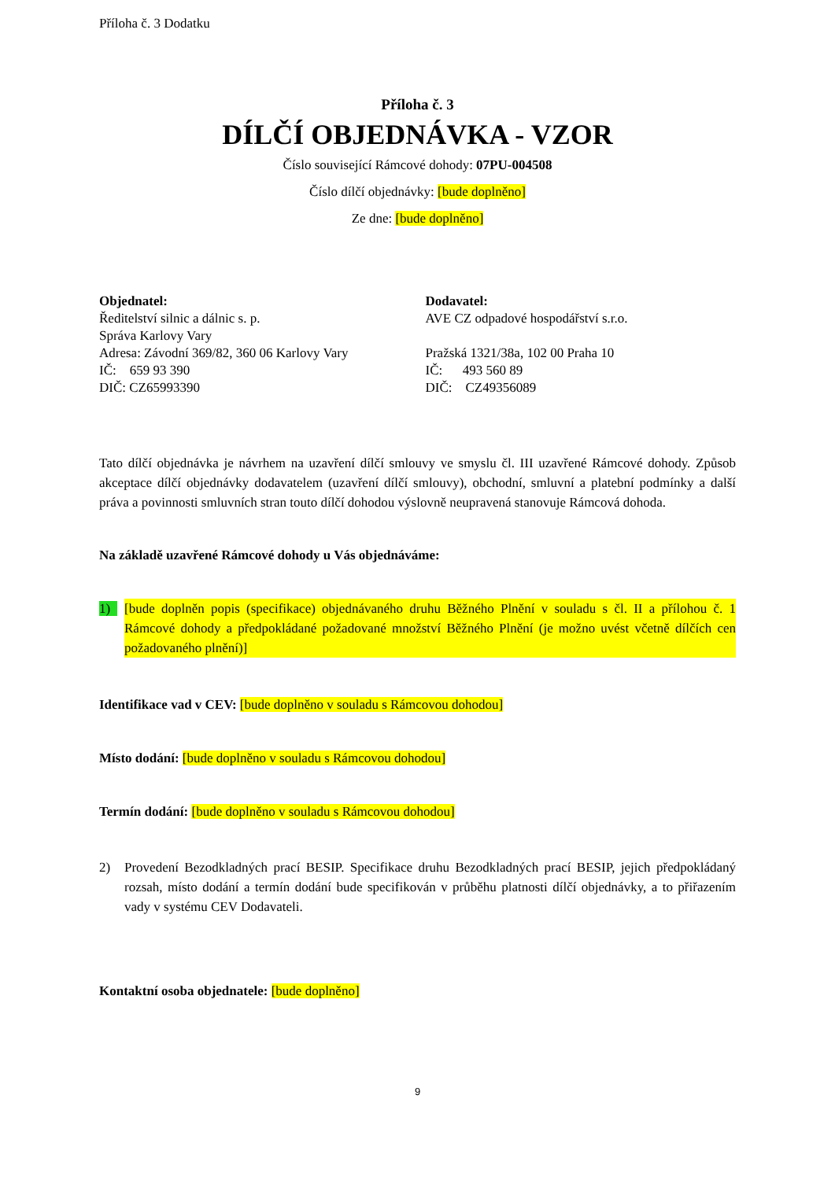Příloha č. 3 Dodatku
Příloha č. 3
DÍLČÍ OBJEDNÁVKA - VZOR
Číslo související Rámcové dohody: 07PU-004508
Číslo dílčí objednávky: [bude doplněno]
Ze dne: [bude doplněno]
Objednatel:
Ředitelství silnic a dálnic s. p.
Správa Karlovy Vary
Adresa: Závodní 369/82, 360 06 Karlovy Vary
IČ: 659 93 390
DIČ: CZ65993390
Dodavatel:
AVE CZ odpadové hospodářství s.r.o.
Pražská 1321/38a, 102 00 Praha 10
IČ: 493 560 89
DIČ: CZ49356089
Tato dílčí objednávka je návrhem na uzavření dílčí smlouvy ve smyslu čl. III uzavřené Rámcové dohody. Způsob akceptace dílčí objednávky dodavatelem (uzavření dílčí smlouvy), obchodní, smluvní a platební podmínky a další práva a povinnosti smluvních stran touto dílčí dohodou výslovně neupravená stanovuje Rámcová dohoda.
Na základě uzavřené Rámcové dohody u Vás objednáváme:
1) [bude doplněn popis (specifikace) objednávaného druhu Běžného Plnění v souladu s čl. II a přílohou č. 1 Rámcové dohody a předpokládané požadované množství Běžného Plnění (je možno uvést včetně dílčích cen požadovaného plnění)]
Identifikace vad v CEV: [bude doplněno v souladu s Rámcovou dohodou]
Místo dodání: [bude doplněno v souladu s Rámcovou dohodou]
Termín dodání: [bude doplněno v souladu s Rámcovou dohodou]
2) Provedení Bezodkladných prací BESIP. Specifikace druhu Bezodkladných prací BESIP, jejich předpokládaný rozsah, místo dodání a termín dodání bude specifikován v průběhu platnosti dílčí objednávky, a to přiřazením vady v systému CEV Dodavateli.
Kontaktní osoba objednatele: [bude doplněno]
9